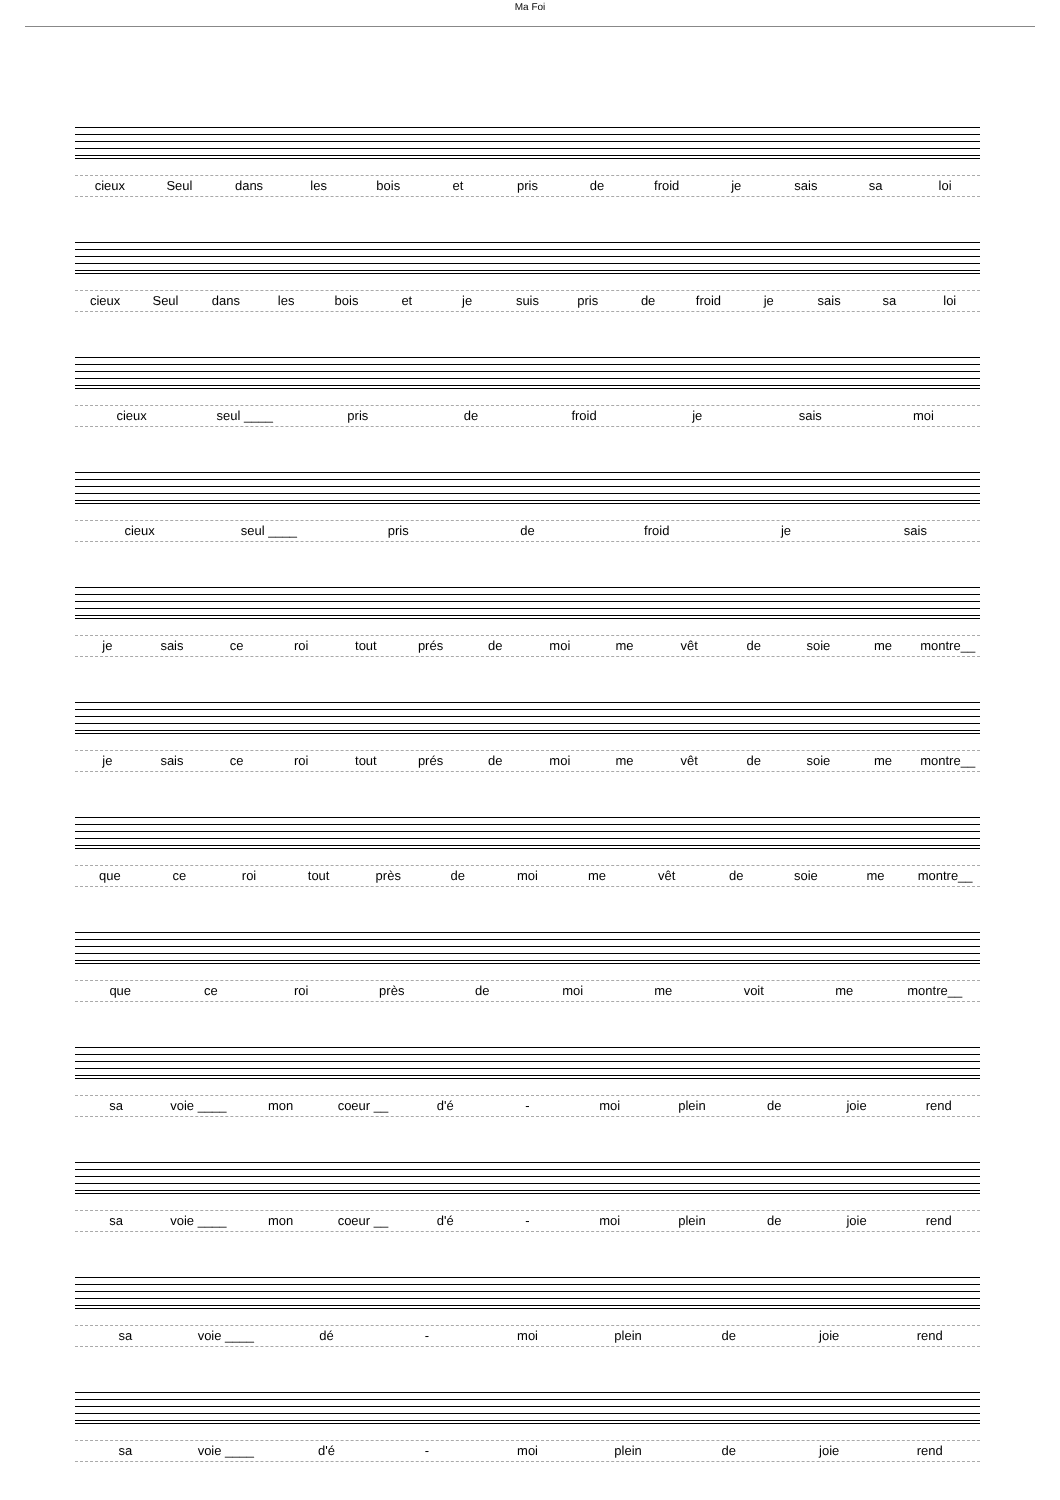Ma Foi
cieux Seul dans les bois et pris de froid je sais sa loi
cieux Seul dans les bois et je suis pris de froid je sais sa loi
cieux seul ____ pris de froid je sais moi
cieux seul ____ pris de froid je sais
je sais ce roi tout prés de moi me vêt de soie me montre__
je sais ce roi tout prés de moi me vêt de soie me montre__
que ce roi tout près de moi me vêt de soie me montre__
que ce roi près de moi me voit me montre__
sa voie ____ mon coeur __ d'é - moi plein de joie rend
sa voie ____ mon coeur __ d'é - moi plein de joie rend
sa voie ____ dé - moi plein de joie rend
sa voie ____ d'é - moi plein de joie rend